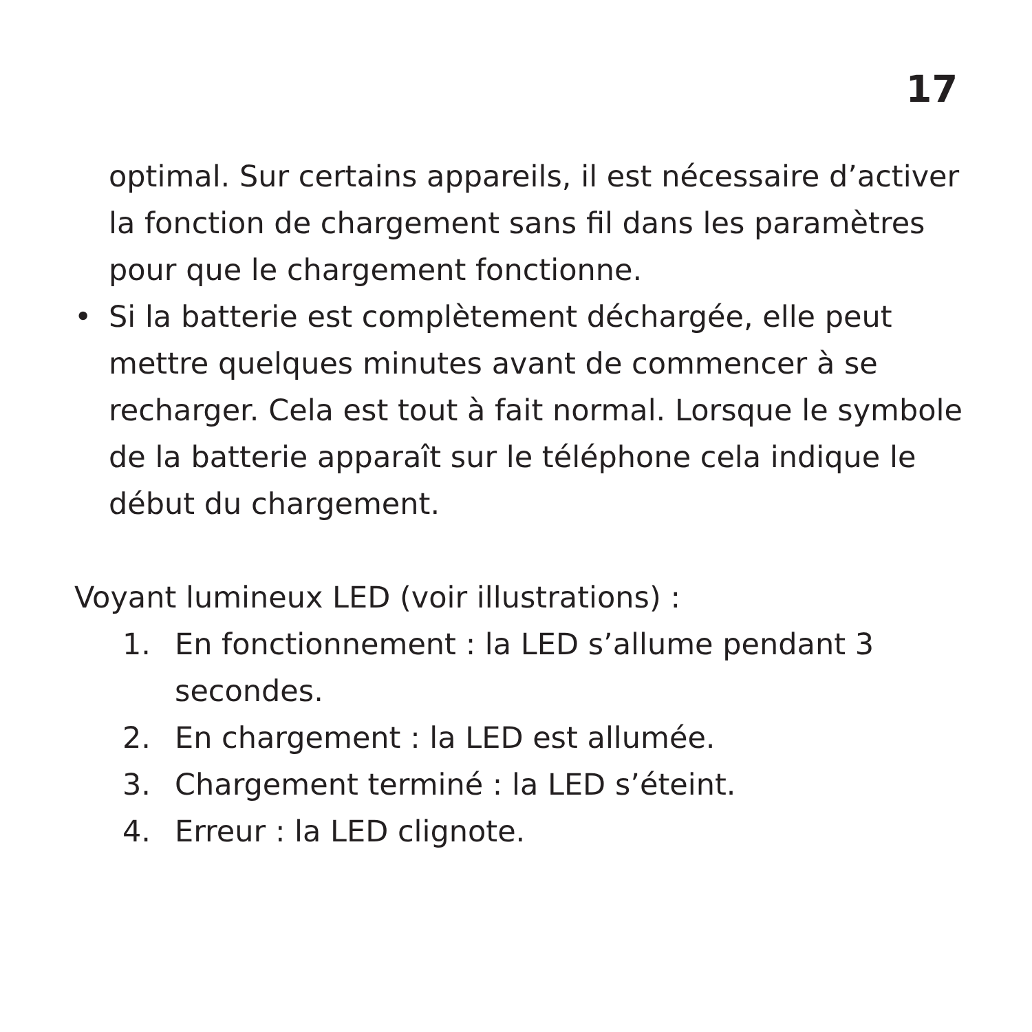17
optimal. Sur certains appareils, il est nécessaire d’activer la fonction de chargement sans fil dans les paramètres pour que le chargement fonctionne.
• Si la batterie est complètement déchargée, elle peut mettre quelques minutes avant de commencer à se recharger. Cela est tout à fait normal. Lorsque le symbole de la batterie apparaît sur le téléphone cela indique le début du chargement.
Voyant lumineux LED (voir illustrations) :
1. En fonctionnement : la LED s’allume pendant 3 secondes.
2. En chargement : la LED est allumée.
3. Chargement terminé : la LED s’éteint.
4. Erreur : la LED clignote.